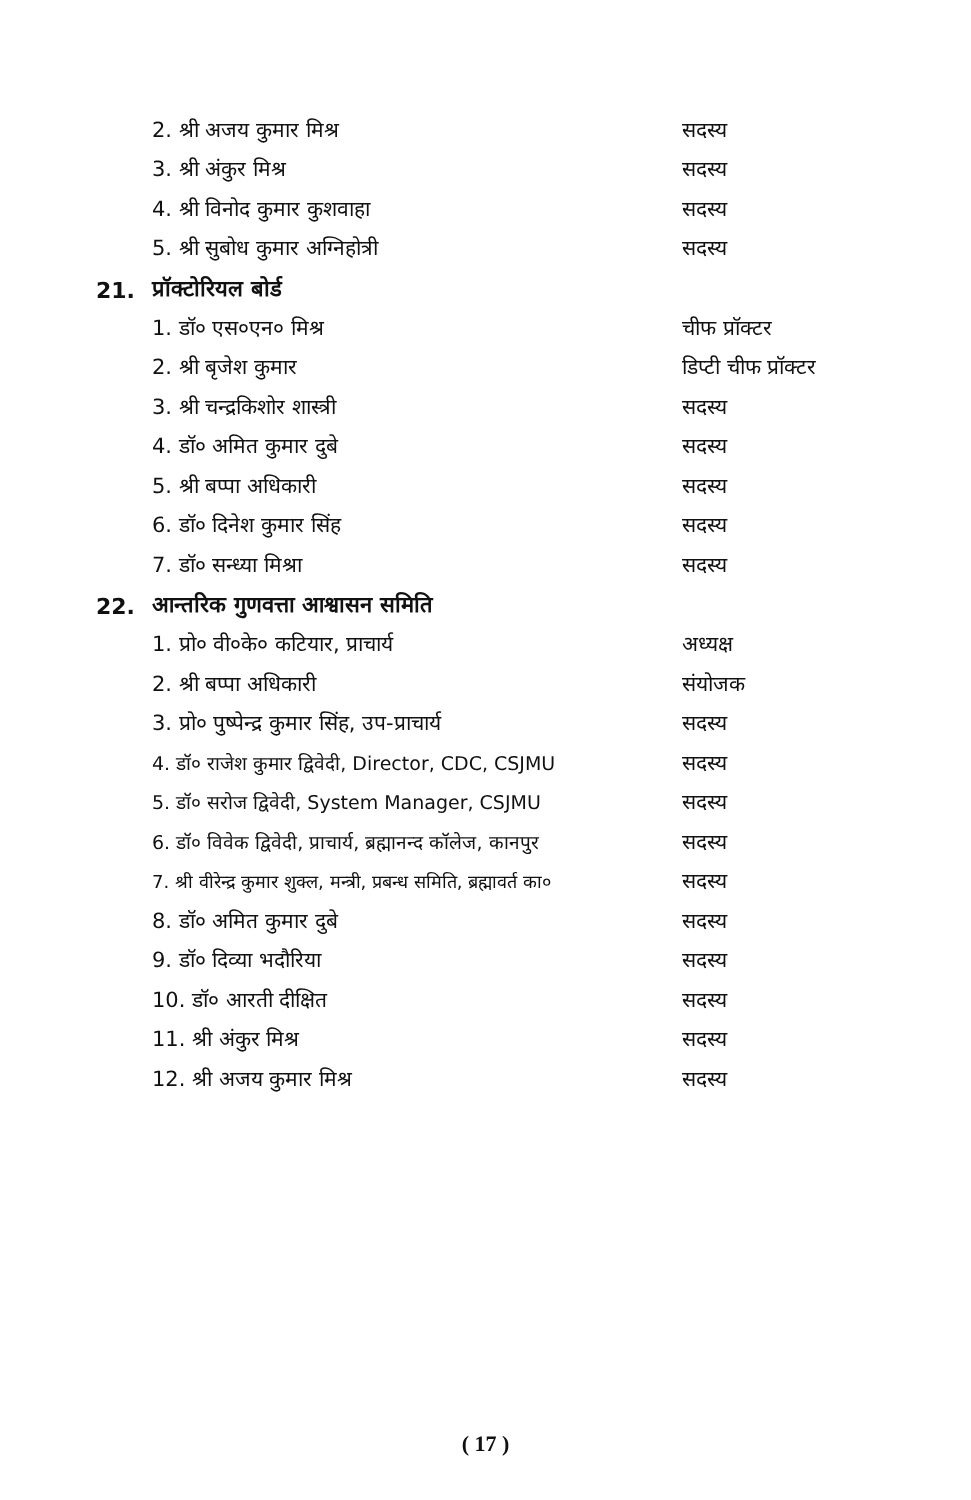2. श्री अजय कुमार मिश्र सदस्य
3. श्री अंकुर मिश्र सदस्य
4. श्री विनोद कुमार कुशवाहा सदस्य
5. श्री सुबोध कुमार अग्निहोत्री सदस्य
21. प्रॉक्टोरियल बोर्ड
1. डॉ० एस०एन० मिश्र चीफ प्रॉक्टर
2. श्री बृजेश कुमार डिप्टी चीफ प्रॉक्टर
3. श्री चन्द्रकिशोर शास्त्री सदस्य
4. डॉ० अमित कुमार दुबे सदस्य
5. श्री बप्पा अधिकारी सदस्य
6. डॉ० दिनेश कुमार सिंह सदस्य
7. डॉ० सन्ध्या मिश्रा सदस्य
22. आन्तरिक गुणवत्ता आश्वासन समिति
1. प्रो० वी०के० कटियार, प्राचार्य अध्यक्ष
2. श्री बप्पा अधिकारी संयोजक
3. प्रो० पुष्पेन्द्र कुमार सिंह, उप-प्राचार्य सदस्य
4. डॉ० राजेश कुमार द्विवेदी, Director, CDC, CSJMU सदस्य
5. डॉ० सरोज द्विवेदी, System Manager, CSJMU सदस्य
6. डॉ० विवेक द्विवेदी, प्राचार्य, ब्रह्मानन्द कॉलेज, कानपुर सदस्य
7. श्री वीरेन्द्र कुमार शुक्ल, मन्त्री, प्रबन्ध समिति, ब्रह्मावर्त का० सदस्य
8. डॉ० अमित कुमार दुबे सदस्य
9. डॉ० दिव्या भदौरिया सदस्य
10. डॉ० आरती दीक्षित सदस्य
11. श्री अंकुर मिश्र सदस्य
12. श्री अजय कुमार मिश्र सदस्य
( 17 )